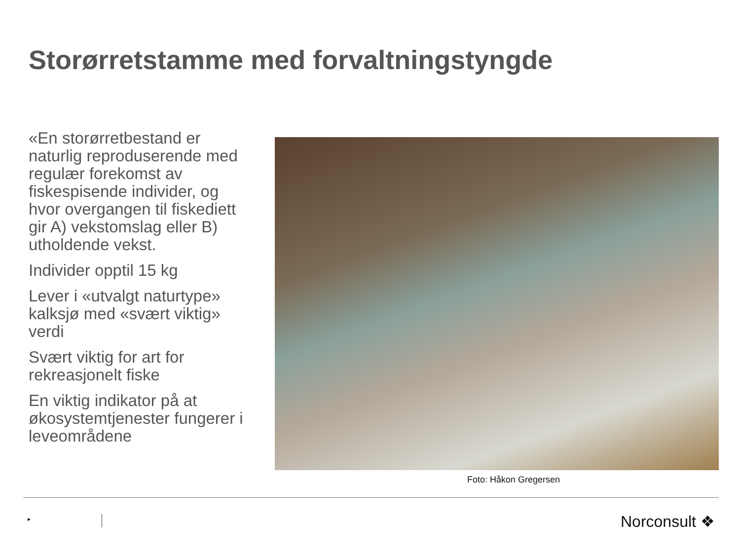Storørretstamme med forvaltningstyngde
«En storørretbestand er naturlig reproduserende med regulær forekomst av fiskespisende individer, og hvor overgangen til fiskediett gir A) vekstomslag eller B) utholdende vekst.
Individer opptil 15 kg
Lever i «utvalgt naturtype» kalksjø med «svært viktig» verdi
Svært viktig for art for rekreasjonelt fiske
En viktig indikator på at økosystemtjenester fungerer i leveområdene
Foto: Håkon Gregersen
▸ Norconsult ❖